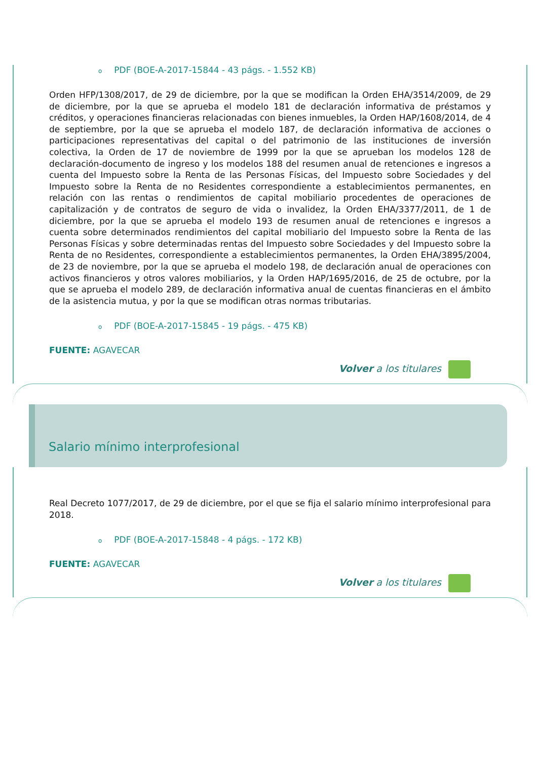o PDF (BOE-A-2017-15844 - 43 págs. - 1.552 KB)
Orden HFP/1308/2017, de 29 de diciembre, por la que se modifican la Orden EHA/3514/2009, de 29 de diciembre, por la que se aprueba el modelo 181 de declaración informativa de préstamos y créditos, y operaciones financieras relacionadas con bienes inmuebles, la Orden HAP/1608/2014, de 4 de septiembre, por la que se aprueba el modelo 187, de declaración informativa de acciones o participaciones representativas del capital o del patrimonio de las instituciones de inversión colectiva, la Orden de 17 de noviembre de 1999 por la que se aprueban los modelos 128 de declaración-documento de ingreso y los modelos 188 del resumen anual de retenciones e ingresos a cuenta del Impuesto sobre la Renta de las Personas Físicas, del Impuesto sobre Sociedades y del Impuesto sobre la Renta de no Residentes correspondiente a establecimientos permanentes, en relación con las rentas o rendimientos de capital mobiliario procedentes de operaciones de capitalización y de contratos de seguro de vida o invalidez, la Orden EHA/3377/2011, de 1 de diciembre, por la que se aprueba el modelo 193 de resumen anual de retenciones e ingresos a cuenta sobre determinados rendimientos del capital mobiliario del Impuesto sobre la Renta de las Personas Físicas y sobre determinadas rentas del Impuesto sobre Sociedades y del Impuesto sobre la Renta de no Residentes, correspondiente a establecimientos permanentes, la Orden EHA/3895/2004, de 23 de noviembre, por la que se aprueba el modelo 198, de declaración anual de operaciones con activos financieros y otros valores mobiliarios, y la Orden HAP/1695/2016, de 25 de octubre, por la que se aprueba el modelo 289, de declaración informativa anual de cuentas financieras en el ámbito de la asistencia mutua, y por la que se modifican otras normas tributarias.
o PDF (BOE-A-2017-15845 - 19 págs. - 475 KB)
FUENTE: AGAVECAR
Volver a los titulares
Salario mínimo interprofesional
Real Decreto 1077/2017, de 29 de diciembre, por el que se fija el salario mínimo interprofesional para 2018.
o PDF (BOE-A-2017-15848 - 4 págs. - 172 KB)
FUENTE: AGAVECAR
Volver a los titulares